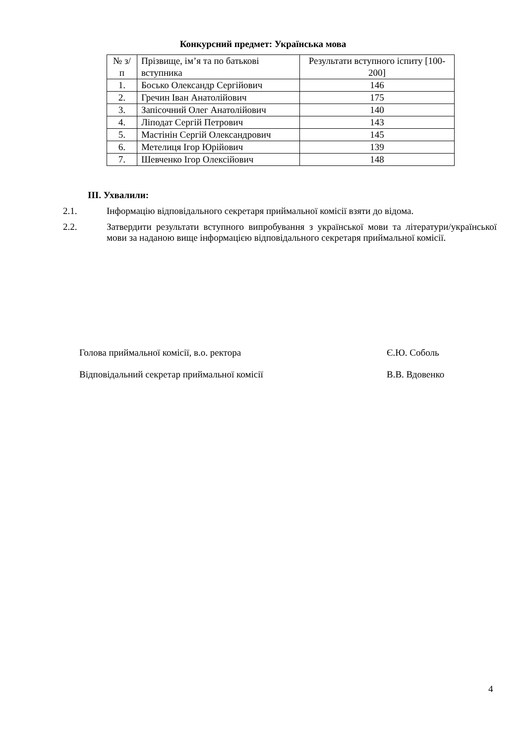Конкурсний предмет: Українська мова
| № з/п | Прізвище, ім’я та по батькові вступника | Результати вступного іспиту [100-200] |
| --- | --- | --- |
| 1. | Босько Олександр Сергійович | 146 |
| 2. | Гречин Іван Анатолійович | 175 |
| 3. | Запісочний Олег Анатолійович | 140 |
| 4. | Ліподат Сергій Петрович | 143 |
| 5. | Мастінін Сергій Олександрович | 145 |
| 6. | Метелиця Ігор Юрійович | 139 |
| 7. | Шевченко Ігор Олексійович | 148 |
ІІІ. Ухвалили:
2.1. Інформацію відповідального секретаря приймальної комісії взяти до відома.
2.2. Затвердити результати вступного випробування з української мови та літератури/української мови за наданою вище інформацією відповідального секретаря приймальної комісії.
Голова приймальної комісії, в.о. ректора Є.Ю. Соболь
Відповідальний секретар приймальної комісії В.В. Вдовенко
4